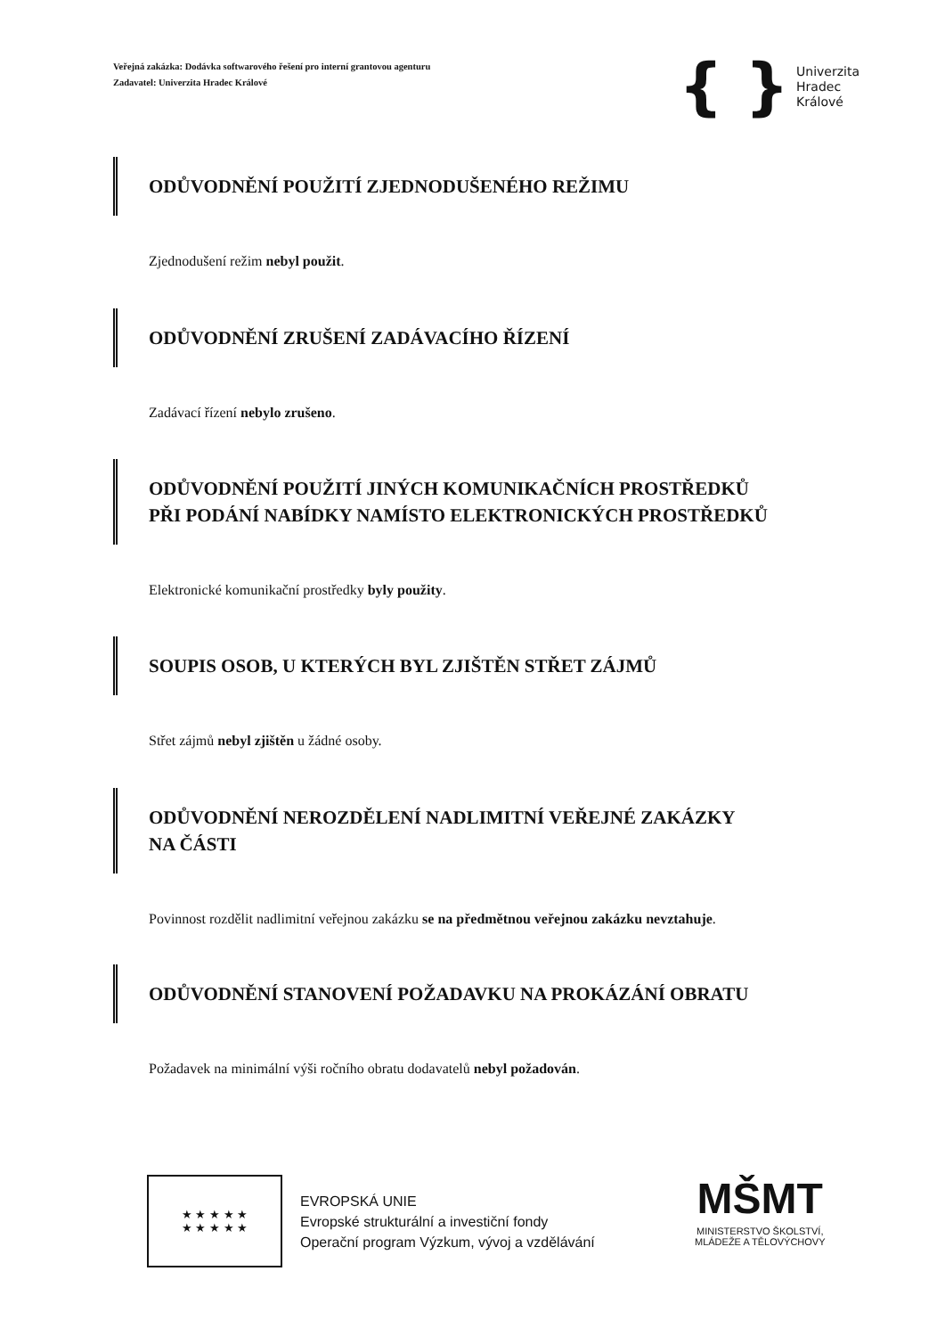Veřejná zakázka: Dodávka softwarového řešení pro interní grantovou agenturu
Zadavatel: Univerzita Hradec Králové
{ } Univerzita
Hradec
Králové
ODŮVODNĚNÍ POUŽITÍ ZJEDNODUŠENÉHO REŽIMU
Zjednodušení režim nebyl použit.
ODŮVODNĚNÍ ZRUŠENÍ ZADÁVACÍHO ŘÍZENÍ
Zadávací řízení nebylo zrušeno.
ODŮVODNĚNÍ POUŽITÍ JINÝCH KOMUNIKAČNÍCH PROSTŘEDKŮ
PŘI PODÁNÍ NABÍDKY NAMÍSTO ELEKTRONICKÝCH PROSTŘEDKŮ
Elektronické komunikační prostředky byly použity.
SOUPIS OSOB, U KTERÝCH BYL ZJIŠTĚN STŘET ZÁJMŮ
Střet zájmů nebyl zjištěn u žádné osoby.
ODŮVODNĚNÍ NEROZDĚLENÍ NADLIMITNÍ VEŘEJNÉ ZAKÁZKY
NA ČÁSTI
Povinnost rozdělit nadlimitní veřejnou zakázku se na předmětnou veřejnou zakázku nevztahuje.
ODŮVODNĚNÍ STANOVENÍ POŽADAVKU NA PROKÁZÁNÍ OBRATU
Požadavek na minimální výši ročního obratu dodavatelů nebyl požadován.
★ ★ ★ ★ ★
★ ★ ★ ★ ★
EVROPSKÁ UNIE
Evropské strukturální a investiční fondy
Operační program Výzkum, vývoj a vzdělávání
MŠMT
MINISTERSTVO ŠKOLSTVÍ,
MLÁDEŽE A TĚLOVÝCHOVY